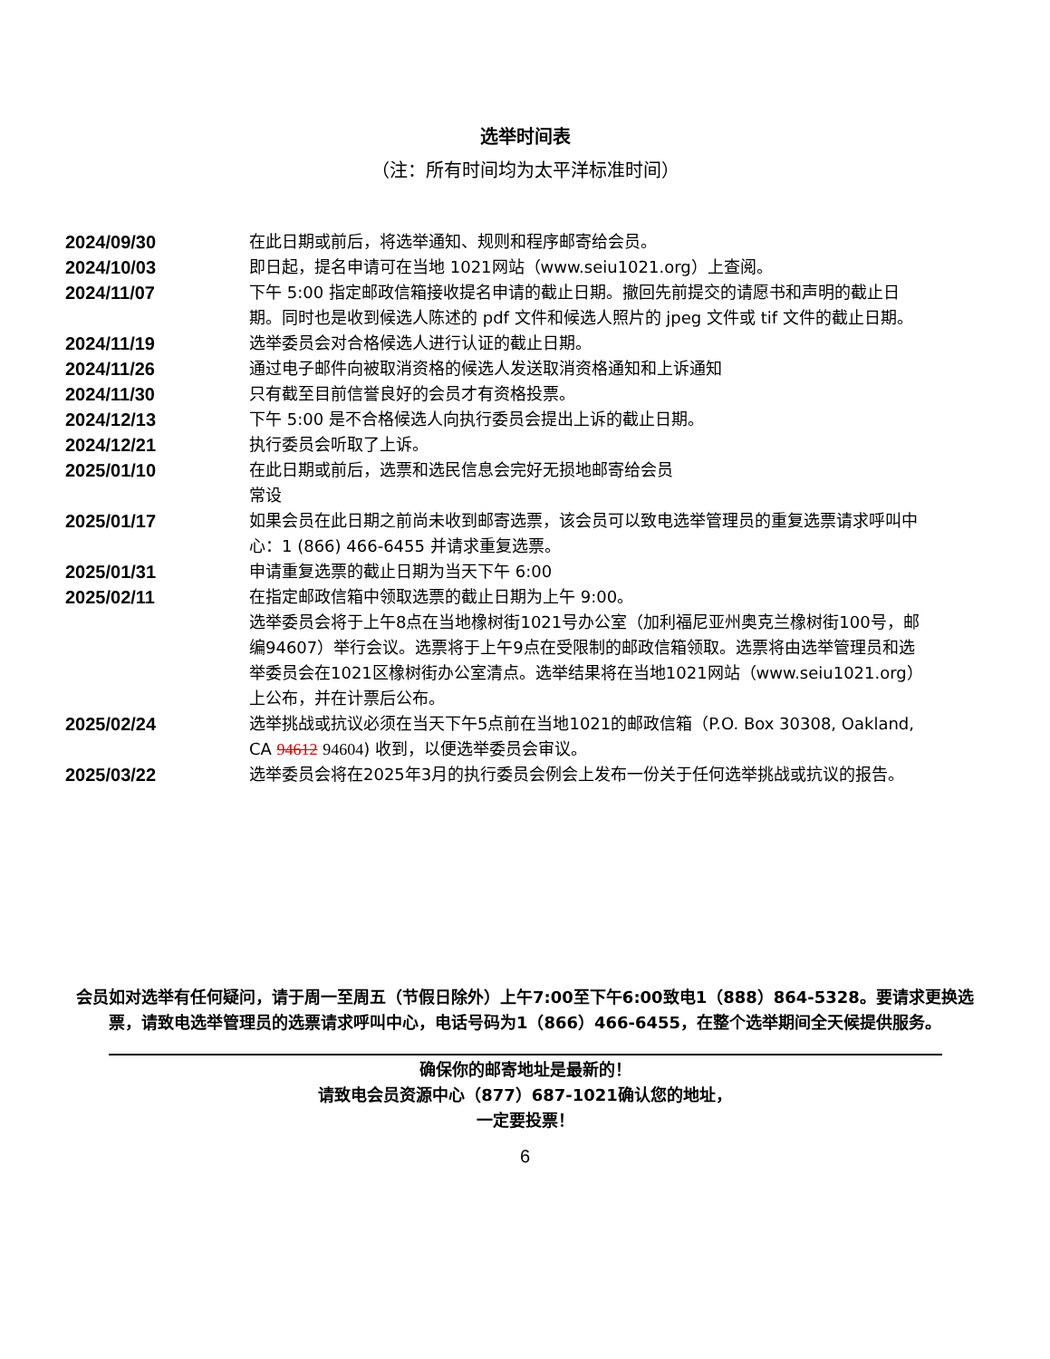选举时间表
（注：所有时间均为太平洋标准时间）
| 2024/09/30 | 在此日期或前后，将选举通知、规则和程序邮寄给会员。 |
| 2024/10/03 | 即日起，提名申请可在当地 1021网站（www.seiu1021.org）上查阅。 |
| 2024/11/07 | 下午 5:00 指定邮政信箱接收提名申请的截止日期。撤回先前提交的请愿书和声明的截止日期。同时也是收到候选人陈述的 pdf 文件和候选人照片的 jpeg 文件或 tif 文件的截止日期。 |
| 2024/11/19 | 选举委员会对合格候选人进行认证的截止日期。 |
| 2024/11/26 | 通过电子邮件向被取消资格的候选人发送取消资格通知和上诉通知 |
| 2024/11/30 | 只有截至目前信誉良好的会员才有资格投票。 |
| 2024/12/13 | 下午 5:00 是不合格候选人向执行委员会提出上诉的截止日期。 |
| 2024/12/21 | 执行委员会听取了上诉。 |
| 2025/01/10 | 在此日期或前后，选票和选民信息会完好无损地邮寄给会员 常设 |
| 2025/01/17 | 如果会员在此日期之前尚未收到邮寄选票，该会员可以致电选举管理员的重复选票请求呼叫中心：1 (866) 466-6455 并请求重复选票。 |
| 2025/01/31 | 申请重复选票的截止日期为当天下午 6:00 |
| 2025/02/11 | 在指定邮政信箱中领取选票的截止日期为上午 9:00。 选举委员会将于上午8点在当地橡树街1021号办公室（加利福尼亚州奥克兰橡树街100号，邮编94607）举行会议。选票将于上午9点在受限制的邮政信箱领取。选票将由选举管理员和选举委员会在1021区橡树街办公室清点。选举结果将在当地1021网站（www.seiu1021.org）上公布，并在计票后公布。 |
| 2025/02/24 | 选举挑战或抗议必须在当天下午5点前在当地1021的邮政信箱（P.O. Box 30308, Oakland, CA 94612 94604 ) 收到，以便选举委员会审议。 |
| 2025/03/22 | 选举委员会将在2025年3月的执行委员会例会上发布一份关于任何选举挑战或抗议的报告。 |
会员如对选举有任何疑问，请于周一至周五（节假日除外）上午7:00至下午6:00致电1（888）864-5328。要请求更换选票，请致电选举管理员的选票请求呼叫中心，电话号码为1（866）466-6455，在整个选举期间全天候提供服务。
确保你的邮寄地址是最新的！
请致电会员资源中心（877）687-1021确认您的地址，
一定要投票！
6